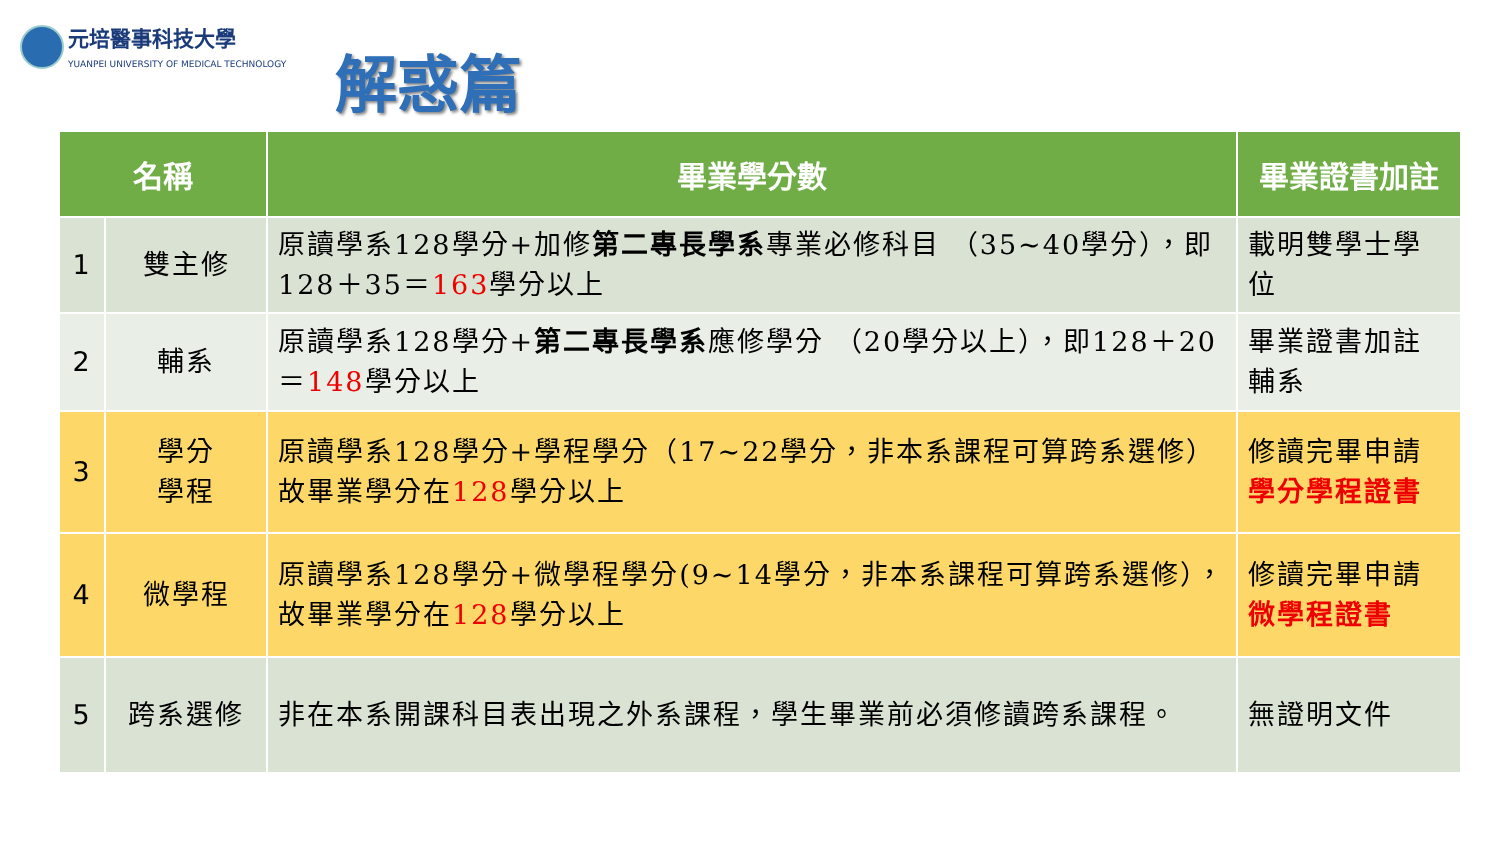元培醫事科技大學
YUANPEI UNIVERSITY OF MEDICAL TECHNOLOGY
解惑篇
| 名稱 | | 畢業學分數 | 畢業證書加註 |
| --- | --- | --- | --- |
| 1 | 雙主修 | 原讀學系128學分+加修 第二專長學系 專業必修科目 （35~40學分），即128＋35＝ 163 學分以上 | 載明雙學士學位 |
| 2 | 輔系 | 原讀學系128學分+ 第二專長學系 應修學分 （20學分以上），即128＋20＝ 148 學分以上 | 畢業證書加註輔系 |
| 3 | 學分 學程 | 原讀學系128學分+學程學分（17~22學分，非本系課程可算跨系選修）故畢業學分在 128 學分以上 | 修讀完畢申請 學分學程證書 |
| 4 | 微學程 | 原讀學系128學分+微學程學分(9~14學分，非本系課程可算跨系選修），故畢業學分在 128 學分以上 | 修讀完畢申請 微學程證書 |
| 5 | 跨系選修 | 非在本系開課科目表出現之外系課程，學生畢業前必須修讀跨系課程。 | 無證明文件 |